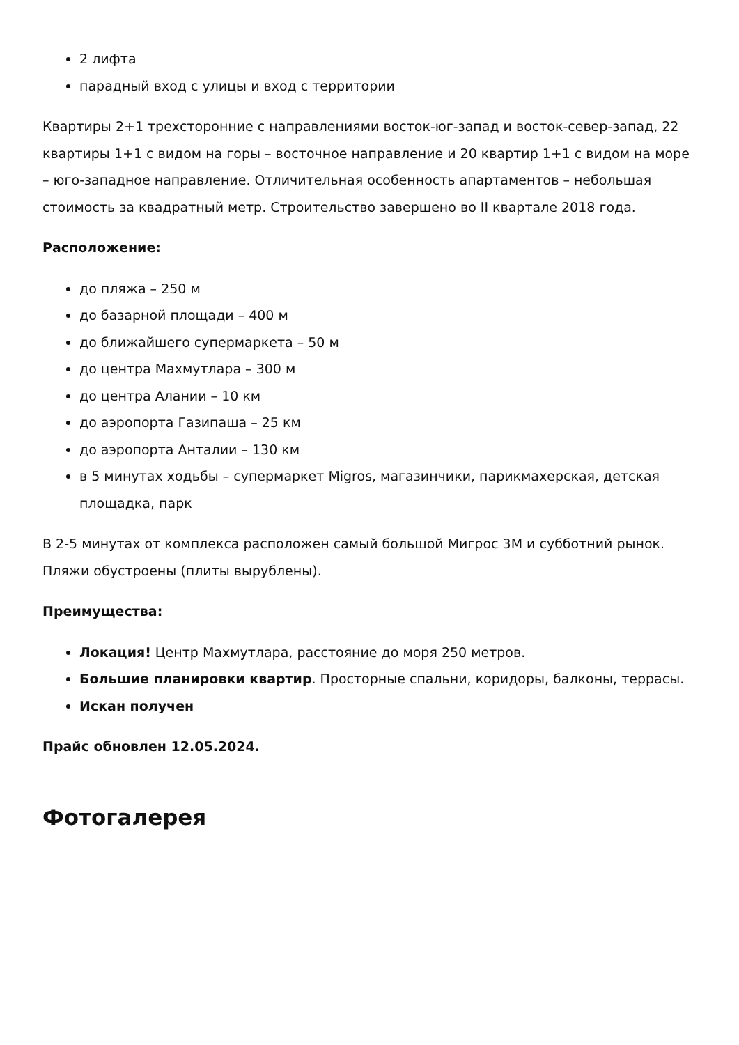2 лифта
парадный вход с улицы и вход с территории
Квартиры 2+1 трехсторонние с направлениями восток-юг-запад и восток-север-запад, 22 квартиры 1+1 с видом на горы – восточное направление и 20 квартир 1+1 с видом на море – юго-западное направление. Отличительная особенность апартаментов – небольшая стоимость за квадратный метр. Строительство завершено во II квартале 2018 года.
Расположение:
до пляжа – 250 м
до базарной площади – 400 м
до ближайшего супермаркета – 50 м
до центра Махмутлара – 300 м
до центра Алании – 10 км
до аэропорта Газипаша – 25 км
до аэропорта Анталии – 130 км
в 5 минутах ходьбы – супермаркет Migros, магазинчики, парикмахерская, детская площадка, парк
В 2-5 минутах от комплекса расположен самый большой Мигрос 3М и субботний рынок. Пляжи обустроены (плиты вырублены).
Преимущества:
Локация! Центр Махмутлара, расстояние до моря 250 метров.
Большие планировки квартир. Просторные спальни, коридоры, балконы, террасы.
Искан получен
Прайс обновлен 12.05.2024.
Фотогалерея